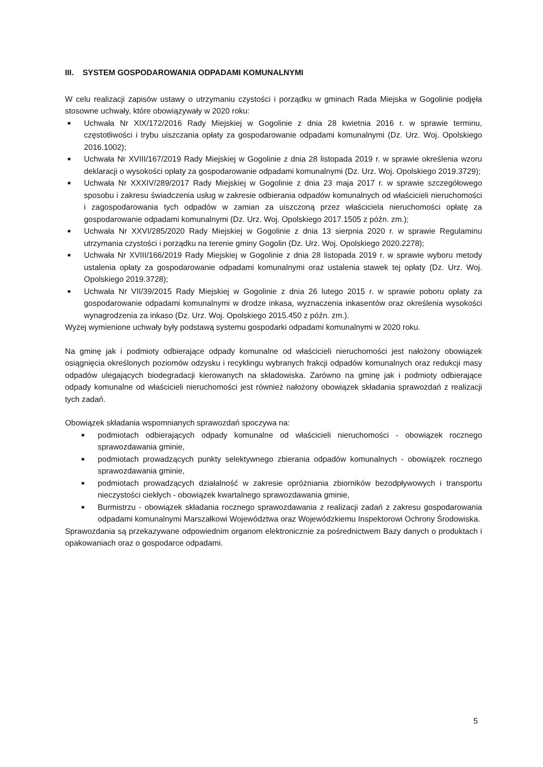III. SYSTEM GOSPODAROWANIA ODPADAMI KOMUNALNYMI
W celu realizacji zapisów ustawy o utrzymaniu czystości i porządku w gminach Rada Miejska w Gogolinie podjęła stosowne uchwały, które obowiązywały w 2020 roku:
■ Uchwała Nr XIX/172/2016 Rady Miejskiej w Gogolinie z dnia 28 kwietnia 2016 r. w sprawie terminu, częstotliwości i trybu uiszczania opłaty za gospodarowanie odpadami komunalnymi (Dz. Urz. Woj. Opolskiego 2016.1002);
■ Uchwała Nr XVIII/167/2019 Rady Miejskiej w Gogolinie z dnia 28 listopada 2019 r. w sprawie określenia wzoru deklaracji o wysokości opłaty za gospodarowanie odpadami komunalnymi (Dz. Urz. Woj. Opolskiego 2019.3729);
■ Uchwała Nr XXXIV/289/2017 Rady Miejskiej w Gogolinie z dnia 23 maja 2017 r. w sprawie szczegółowego sposobu i zakresu świadczenia usług w zakresie odbierania odpadów komunalnych od właścicieli nieruchomości i zagospodarowania tych odpadów w zamian za uiszczoną przez właściciela nieruchomości opłatę za gospodarowanie odpadami komunalnymi (Dz. Urz. Woj. Opolskiego 2017.1505 z późn. zm.);
■ Uchwała Nr XXVI/285/2020 Rady Miejskiej w Gogolinie z dnia 13 sierpnia 2020 r. w sprawie Regulaminu utrzymania czystości i porządku na terenie gminy Gogolin (Dz. Urz. Woj. Opolskiego 2020.2278);
■ Uchwała Nr XVIII/166/2019 Rady Miejskiej w Gogolinie z dnia 28 listopada 2019 r. w sprawie wyboru metody ustalenia opłaty za gospodarowanie odpadami komunalnymi oraz ustalenia stawek tej opłaty (Dz. Urz. Woj. Opolskiego 2019.3728);
■ Uchwała Nr VII/39/2015 Rady Miejskiej w Gogolinie z dnia 26 lutego 2015 r. w sprawie poboru opłaty za gospodarowanie odpadami komunalnymi w drodze inkasa, wyznaczenia inkasentów oraz określenia wysokości wynagrodzenia za inkaso (Dz. Urz. Woj. Opolskiego 2015.450 z późn. zm.).
Wyżej wymienione uchwały były podstawą systemu gospodarki odpadami komunalnymi w 2020 roku.
Na gminę jak i podmioty odbierające odpady komunalne od właścicieli nieruchomości jest nałożony obowiązek osiągnięcia określonych poziomów odzysku i recyklingu wybranych frakcji odpadów komunalnych oraz redukcji masy odpadów ulegających biodegradacji kierowanych na składowiska. Zarówno na gminę jak i podmioty odbierające odpady komunalne od właścicieli nieruchomości jest również nałożony obowiązek składania sprawozdań z realizacji tych zadań.
Obowiązek składania wspomnianych sprawozdań spoczywa na:
■ podmiotach odbierających odpady komunalne od właścicieli nieruchomości - obowiązek rocznego sprawozdawania gminie,
■ podmiotach prowadzących punkty selektywnego zbierania odpadów komunalnych - obowiązek rocznego sprawozdawania gminie,
■ podmiotach prowadzących działalność w zakresie opróżniania zbiorników bezodpływowych i transportu nieczystości ciekłych - obowiązek kwartalnego sprawozdawania gminie,
■ Burmistrzu - obowiązek składania rocznego sprawozdawania z realizacji zadań z zakresu gospodarowania odpadami komunalnymi Marszałkowi Województwa oraz Wojewódzkiemu Inspektorowi Ochrony Środowiska.
Sprawozdania są przekazywane odpowiednim organom elektronicznie za pośrednictwem Bazy danych o produktach i opakowaniach oraz o gospodarce odpadami.
5